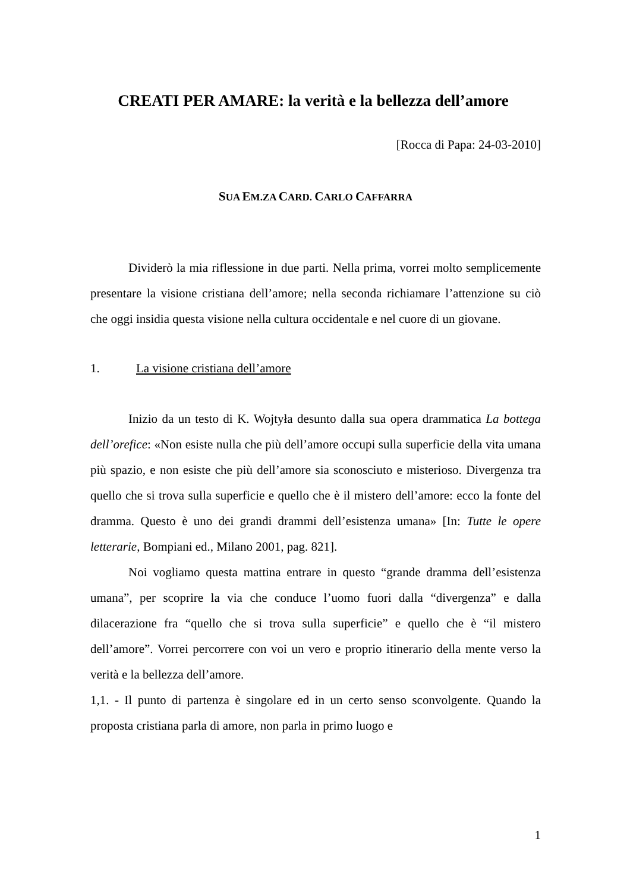CREATI PER AMARE: la verità e la bellezza dell’amore
[Rocca di Papa: 24-03-2010]
SUA EM.ZA CARD. CARLO CAFFARRA
Dividerò la mia riflessione in due parti. Nella prima, vorrei molto semplicemente presentare la visione cristiana dell’amore; nella seconda richiamare l’attenzione su ciò che oggi insidia questa visione nella cultura occidentale e nel cuore di un giovane.
1. La visione cristiana dell’amore
Inizio da un testo di K. Wojtyła desunto dalla sua opera drammatica La bottega dell’orefice: «Non esiste nulla che più dell’amore occupi sulla superficie della vita umana più spazio, e non esiste che più dell’amore sia sconosciuto e misterioso. Divergenza tra quello che si trova sulla superficie e quello che è il mistero dell’amore: ecco la fonte del dramma. Questo è uno dei grandi drammi dell’esistenza umana» [In: Tutte le opere letterarie, Bompiani ed., Milano 2001, pag. 821].
Noi vogliamo questa mattina entrare in questo “grande dramma dell’esistenza umana”, per scoprire la via che conduce l’uomo fuori dalla “divergenza” e dalla dilacerazione fra “quello che si trova sulla superficie” e quello che è “il mistero dell’amore”. Vorrei percorrere con voi un vero e proprio itinerario della mente verso la verità e la bellezza dell’amore.
1,1. - Il punto di partenza è singolare ed in un certo senso sconvolgente. Quando la proposta cristiana parla di amore, non parla in primo luogo e
1